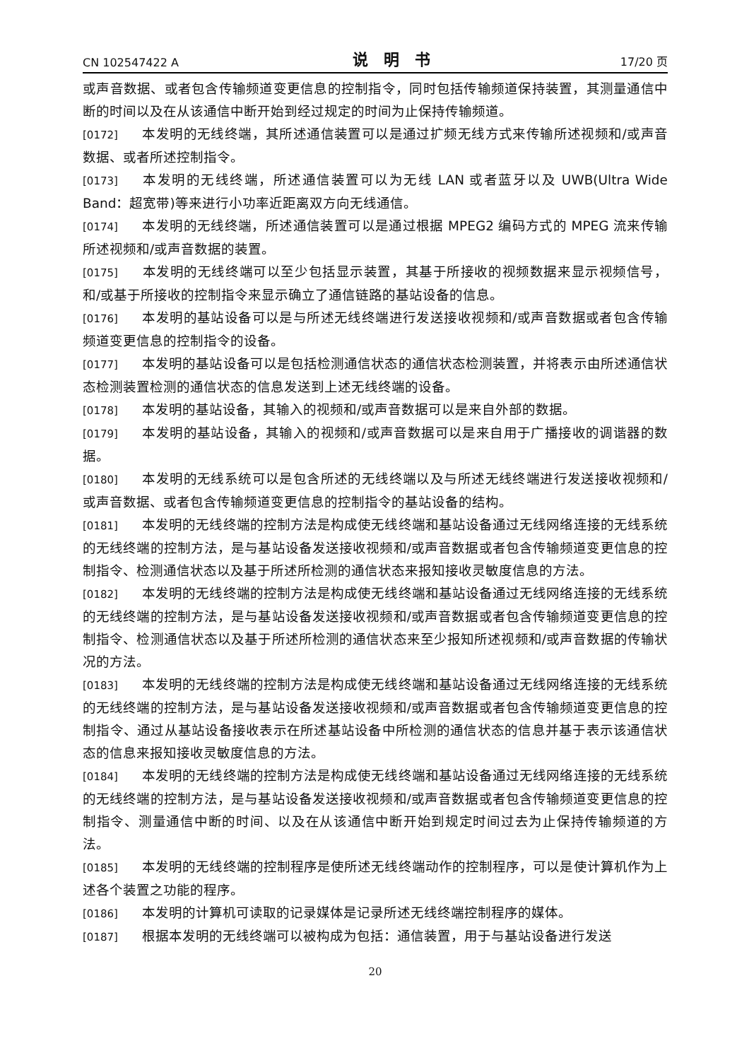CN 102547422 A 说明书 17/20 页
或声音数据、或者包含传输频道变更信息的控制指令，同时包括传输频道保持装置，其测量通信中断的时间以及在从该通信中断开始到经过规定的时间为止保持传输频道。
[0172] 本发明的无线终端，其所述通信装置可以是通过扩频无线方式来传输所述视频和/或声音数据、或者所述控制指令。
[0173] 本发明的无线终端，所述通信装置可以为无线 LAN 或者蓝牙以及 UWB(Ultra Wide Band：超宽带)等来进行小功率近距离双方向无线通信。
[0174] 本发明的无线终端，所述通信装置可以是通过根据 MPEG2 编码方式的 MPEG 流来传输所述视频和/或声音数据的装置。
[0175] 本发明的无线终端可以至少包括显示装置，其基于所接收的视频数据来显示视频信号，和/或基于所接收的控制指令来显示确立了通信链路的基站设备的信息。
[0176] 本发明的基站设备可以是与所述无线终端进行发送接收视频和/或声音数据或者包含传输频道变更信息的控制指令的设备。
[0177] 本发明的基站设备可以是包括检测通信状态的通信状态检测装置，并将表示由所述通信状态检测装置检测的通信状态的信息发送到上述无线终端的设备。
[0178] 本发明的基站设备，其输入的视频和/或声音数据可以是来自外部的数据。
[0179] 本发明的基站设备，其输入的视频和/或声音数据可以是来自用于广播接收的调谐器的数据。
[0180] 本发明的无线系统可以是包含所述的无线终端以及与所述无线终端进行发送接收视频和/或声音数据、或者包含传输频道变更信息的控制指令的基站设备的结构。
[0181] 本发明的无线终端的控制方法是构成使无线终端和基站设备通过无线网络连接的无线系统的无线终端的控制方法，是与基站设备发送接收视频和/或声音数据或者包含传输频道变更信息的控制指令、检测通信状态以及基于所述所检测的通信状态来报知接收灵敏度信息的方法。
[0182] 本发明的无线终端的控制方法是构成使无线终端和基站设备通过无线网络连接的无线系统的无线终端的控制方法，是与基站设备发送接收视频和/或声音数据或者包含传输频道变更信息的控制指令、检测通信状态以及基于所述所检测的通信状态来至少报知所述视频和/或声音数据的传输状况的方法。
[0183] 本发明的无线终端的控制方法是构成使无线终端和基站设备通过无线网络连接的无线系统的无线终端的控制方法，是与基站设备发送接收视频和/或声音数据或者包含传输频道变更信息的控制指令、通过从基站设备接收表示在所述基站设备中所检测的通信状态的信息并基于表示该通信状态的信息来报知接收灵敏度信息的方法。
[0184] 本发明的无线终端的控制方法是构成使无线终端和基站设备通过无线网络连接的无线系统的无线终端的控制方法，是与基站设备发送接收视频和/或声音数据或者包含传输频道变更信息的控制指令、测量通信中断的时间、以及在从该通信中断开始到规定时间过去为止保持传输频道的方法。
[0185] 本发明的无线终端的控制程序是使所述无线终端动作的控制程序，可以是使计算机作为上述各个装置之功能的程序。
[0186] 本发明的计算机可读取的记录媒体是记录所述无线终端控制程序的媒体。
[0187] 根据本发明的无线终端可以被构成为包括：通信装置，用于与基站设备进行发送
20